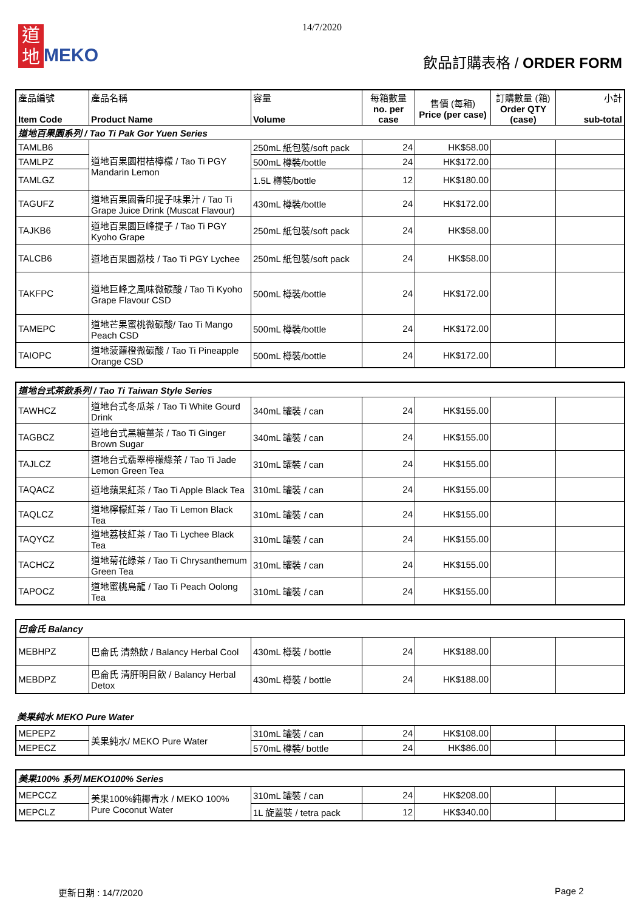14/7/2020
道地 MEKO
飲品訂購表格 / ORDER FORM
| 產品編號 Item Code | 產品名稱 Product Name | 容量 Volume | 每箱數量 no. per case | 售價 (每箱) Price (per case) | 訂購數量 (箱) Order QTY (case) | 小計 sub-total |
| --- | --- | --- | --- | --- | --- | --- |
| 道地百果園系列 / Tao Ti Pak Gor Yuen Series | | | | | | |
| TAMLB6 | 道地百果園柑桔檸檬 / Tao Ti PGY Mandarin Lemon | 250mL 紙包裝/soft pack | 24 | HK$58.00 | | |
| TAMLPZ | | 500mL 樽裝/bottle | 24 | HK$172.00 | | |
| TAMLGZ | | 1.5L 樽裝/bottle | 12 | HK$180.00 | | |
| TAGUFZ | 道地百果園香印提子味果汁 / Tao Ti Grape Juice Drink (Muscat Flavour) | 430mL 樽裝/bottle | 24 | HK$172.00 | | |
| TAJKB6 | 道地百果園巨峰提子 / Tao Ti PGY Kyoho Grape | 250mL 紙包裝/soft pack | 24 | HK$58.00 | | |
| TALCB6 | 道地百果園荔枝 / Tao Ti PGY Lychee | 250mL 紙包裝/soft pack | 24 | HK$58.00 | | |
| TAKFPC | 道地巨峰之風味微碳酸 / Tao Ti Kyoho Grape Flavour CSD | 500mL 樽裝/bottle | 24 | HK$172.00 | | |
| TAMEPC | 道地芒果蜜桃微碳酸/ Tao Ti Mango Peach CSD | 500mL 樽裝/bottle | 24 | HK$172.00 | | |
| TAIOPC | 道地菠蘿橙微碳酸 / Tao Ti Pineapple Orange CSD | 500mL 樽裝/bottle | 24 | HK$172.00 | | |
| 道地台式茶飲系列 / Tao Ti Taiwan Style Series | | | | | | |
| TAWHCZ | 道地台式冬瓜茶 / Tao Ti White Gourd Drink | 340mL 罐裝 / can | 24 | HK$155.00 | | |
| TAGBCZ | 道地台式黑糖薑茶 / Tao Ti Ginger Brown Sugar | 340mL 罐裝 / can | 24 | HK$155.00 | | |
| TAJLCZ | 道地台式翡翠檸檬綠茶 / Tao Ti Jade Lemon Green Tea | 310mL 罐裝 / can | 24 | HK$155.00 | | |
| TAQACZ | 道地蘋果紅茶 / Tao Ti Apple Black Tea | 310mL 罐裝 / can | 24 | HK$155.00 | | |
| TAQLCZ | 道地檸檬紅茶 / Tao Ti Lemon Black Tea | 310mL 罐裝 / can | 24 | HK$155.00 | | |
| TAQYCZ | 道地荔枝紅茶 / Tao Ti Lychee Black Tea | 310mL 罐裝 / can | 24 | HK$155.00 | | |
| TACHCZ | 道地菊花綠茶 / Tao Ti Chrysanthemum Green Tea | 310mL 罐裝 / can | 24 | HK$155.00 | | |
| TAPOCZ | 道地蜜桃烏龍 / Tao Ti Peach Oolong Tea | 310mL 罐裝 / can | 24 | HK$155.00 | | |
| 巴侖氏 Balancy | | | | | | |
| MEBHPZ | 巴侖氏 清熱飲 / Balancy Herbal Cool | 430mL 樽裝 / bottle | 24 | HK$188.00 | | |
| MEBDPZ | 巴侖氏 清肝明目飲 / Balancy Herbal Detox | 430mL 樽裝 / bottle | 24 | HK$188.00 | | |
美果純水 MEKO Pure Water
| MEPEPZ | 美果純水/ MEKO Pure Water | 310mL 罐裝 / can | 24 | HK$108.00 | | |
| MEPECZ | | 570mL 樽裝/ bottle | 24 | HK$86.00 | | |
| 美果100% 系列 MEKO100% Series | | | | | | |
| MEPCCZ | 美果100%純椰青水 / MEKO 100% Pure Coconut Water | 310mL 罐裝 / can | 24 | HK$208.00 | | |
| MEPCLZ | | 1L 旋蓋裝 / tetra pack | 12 | HK$340.00 | | |
更新日期 : 14/7/2020 Page 2